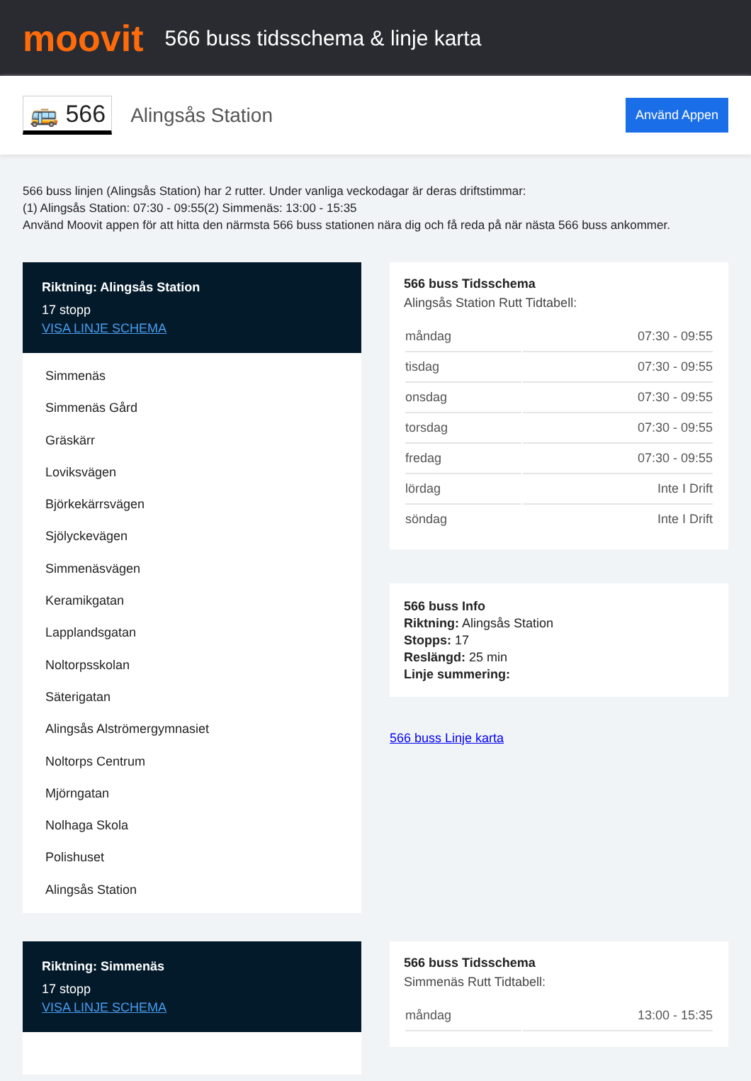moovit
566 buss tidsschema & linje karta
🚌 566 Alingsås Station Använd Appen
566 buss linjen (Alingsås Station) har 2 rutter. Under vanliga veckodagar är deras driftstimmar:
(1) Alingsås Station: 07:30 - 09:55(2) Simmenäs: 13:00 - 15:35
Använd Moovit appen för att hitta den närmsta 566 buss stationen nära dig och få reda på när nästa 566 buss ankommer.
Riktning: Alingsås Station
17 stopp
VISA LINJE SCHEMA
Simmenäs
Simmenäs Gård
Gräskärr
Loviksvägen
Björkekärrsvägen
Sjölyckevägen
Simmenäsvägen
Keramikgatan
Lapplandsgatan
Noltorpsskolan
Säterigatan
Alingsås Alströmergymnasiet
Noltorps Centrum
Mjörngatan
Nolhaga Skola
Polishuset
Alingsås Station
566 buss Tidsschema
Alingsås Station Rutt Tidtabell:
| måndag | 07:30 - 09:55 |
| tisdag | 07:30 - 09:55 |
| onsdag | 07:30 - 09:55 |
| torsdag | 07:30 - 09:55 |
| fredag | 07:30 - 09:55 |
| lördag | Inte I Drift |
| söndag | Inte I Drift |
566 buss Info
Riktning: Alingsås Station
Stopps: 17
Reslängd: 25 min
Linje summering:
566 buss Linje karta
Riktning: Simmenäs
17 stopp
VISA LINJE SCHEMA
566 buss Tidsschema
Simmenäs Rutt Tidtabell:
| måndag | 13:00 - 15:35 |